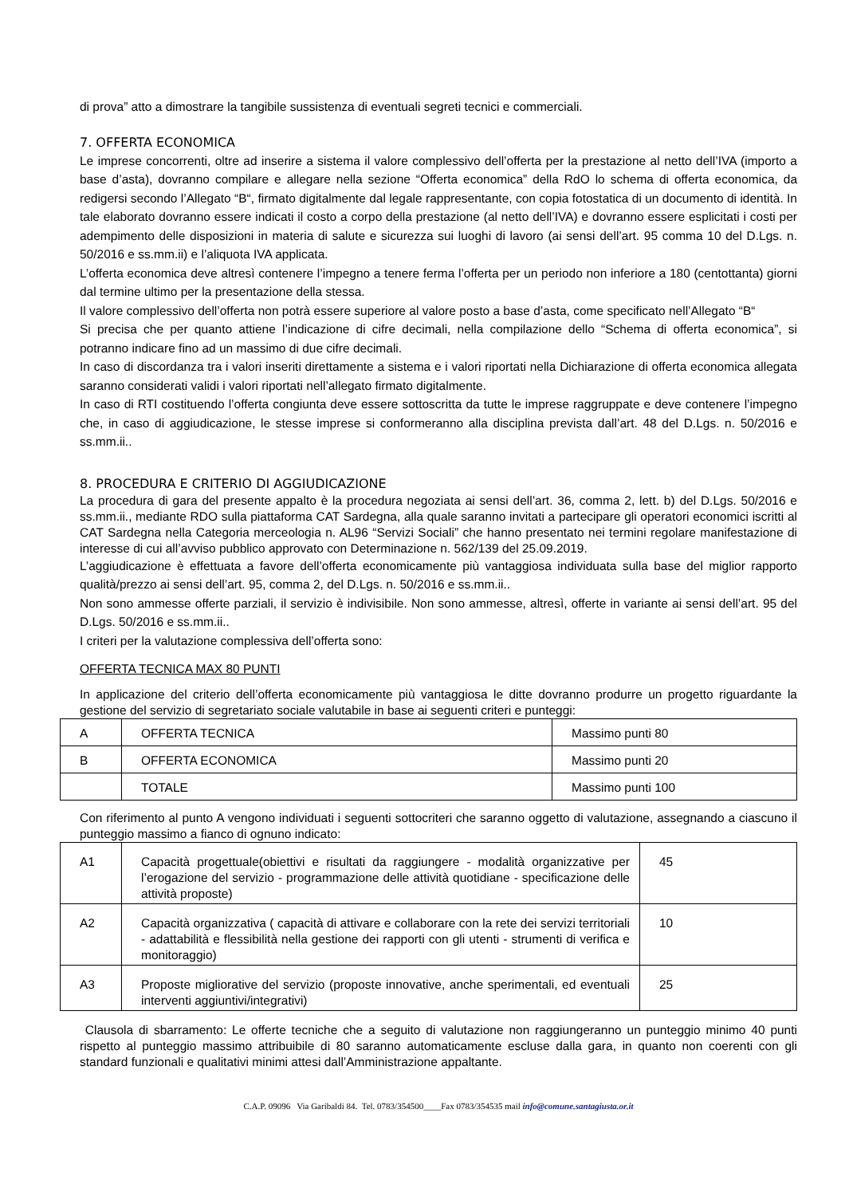di prova” atto a dimostrare la tangibile sussistenza di eventuali segreti tecnici e commerciali.
7. OFFERTA ECONOMICA
Le imprese concorrenti, oltre ad inserire a sistema il valore complessivo dell’offerta per la prestazione al netto dell’IVA (importo a base d’asta), dovranno compilare e allegare nella sezione “Offerta economica” della RdO lo schema di offerta economica, da redigersi secondo l’Allegato “B“, firmato digitalmente dal legale rappresentante, con copia fotostatica di un documento di identità. In tale elaborato dovranno essere indicati il costo a corpo della prestazione (al netto dell’IVA) e dovranno essere esplicitati i costi per adempimento delle disposizioni in materia di salute e sicurezza sui luoghi di lavoro (ai sensi dell’art. 95 comma 10 del D.Lgs. n. 50/2016 e ss.mm.ii) e l’aliquota IVA applicata.
L’offerta economica deve altresì contenere l’impegno a tenere ferma l’offerta per un periodo non inferiore a 180 (centottanta) giorni dal termine ultimo per la presentazione della stessa.
Il valore complessivo dell’offerta non potrà essere superiore al valore posto a base d’asta, come specificato nell’Allegato “B“
Si precisa che per quanto attiene l’indicazione di cifre decimali, nella compilazione dello “Schema di offerta economica”, si potranno indicare fino ad un massimo di due cifre decimali.
In caso di discordanza tra i valori inseriti direttamente a sistema e i valori riportati nella Dichiarazione di offerta economica allegata saranno considerati validi i valori riportati nell’allegato firmato digitalmente.
In caso di RTI costituendo l’offerta congiunta deve essere sottoscritta da tutte le imprese raggruppate e deve contenere l’impegno che, in caso di aggiudicazione, le stesse imprese si conformeranno alla disciplina prevista dall’art. 48 del D.Lgs. n. 50/2016 e ss.mm.ii..
8. PROCEDURA E CRITERIO DI AGGIUDICAZIONE
La procedura di gara del presente appalto è la procedura negoziata ai sensi dell’art. 36, comma 2, lett. b) del D.Lgs. 50/2016 e ss.mm.ii., mediante RDO sulla piattaforma CAT Sardegna, alla quale saranno invitati a partecipare gli operatori economici iscritti al CAT Sardegna nella Categoria merceologia n. AL96 “Servizi Sociali” che hanno presentato nei termini regolare manifestazione di interesse di cui all’avviso pubblico approvato con Determinazione n. 562/139 del 25.09.2019.
L’aggiudicazione è effettuata a favore dell’offerta economicamente più vantaggiosa individuata sulla base del miglior rapporto qualità/prezzo ai sensi dell’art. 95, comma 2, del D.Lgs. n. 50/2016 e ss.mm.ii..
Non sono ammesse offerte parziali, il servizio è indivisibile. Non sono ammesse, altresì, offerte in variante ai sensi dell’art. 95 del D.Lgs. 50/2016 e ss.mm.ii..
I criteri per la valutazione complessiva dell’offerta sono:
OFFERTA TECNICA MAX 80 PUNTI
In applicazione del criterio dell’offerta economicamente più vantaggiosa le ditte dovranno produrre un progetto riguardante la gestione del servizio di segretariato sociale valutabile in base ai seguenti criteri e punteggi:
| A | OFFERTA TECNICA | Massimo punti 80 |
| B | OFFERTA ECONOMICA | Massimo punti 20 |
| | TOTALE | Massimo punti 100 |
Con riferimento al punto A vengono individuati i seguenti sottocriteri che saranno oggetto di valutazione, assegnando a ciascuno il punteggio massimo a fianco di ognuno indicato:
| A1 | Capacità progettuale(obiettivi e risultati da raggiungere - modalità organizzative per l’erogazione del servizio - programmazione delle attività quotidiane - specificazione delle attività proposte) | 45 |
| A2 | Capacità organizzativa ( capacità di attivare e collaborare con la rete dei servizi territoriali - adattabilità e flessibilità nella gestione dei rapporti con gli utenti - strumenti di verifica e monitoraggio) | 10 |
| A3 | Proposte migliorative del servizio (proposte innovative, anche sperimentali, ed eventuali interventi aggiuntivi/integrativi) | 25 |
Clausola di sbarramento: Le offerte tecniche che a seguito di valutazione non raggiungeranno un punteggio minimo 40 punti rispetto al punteggio massimo attribuibile di 80 saranno automaticamente escluse dalla gara, in quanto non coerenti con gli standard funzionali e qualitativi minimi attesi dall’Amministrazione appaltante.
C.A.P. 09096 Via Garibaldi 84. Tel. 0783/354500____Fax 0783/354535 mail info@comune.santagiusta.or.it